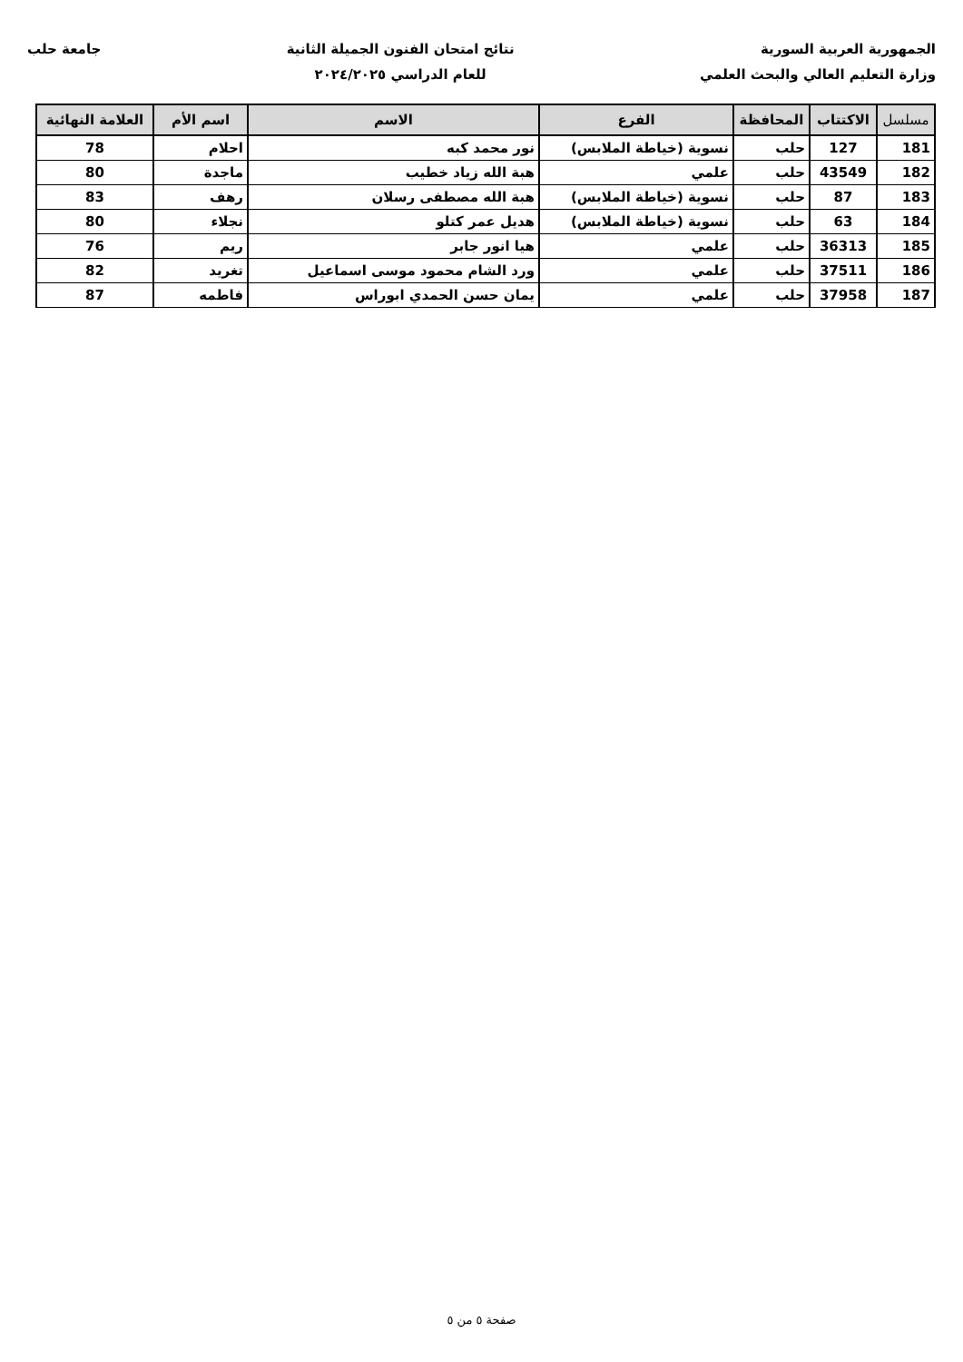الجمهورية العربية السورية
وزارة التعليم العالي والبحث العلمي
نتائج امتحان الفنون الجميلة الثانية
للعام الدراسي ٢٠٢٤/٢٠٢٥
جامعة حلب
| مسلسل | الاكتتاب | المحافظة | الفرع | الاسم | اسم الأم | العلامة النهائية |
| --- | --- | --- | --- | --- | --- | --- |
| 181 | 127 | حلب | نسوية (خياطة الملابس) | نور محمد كبه | احلام | 78 |
| 182 | 43549 | حلب | علمي | هبة الله زياد خطيب | ماجدة | 80 |
| 183 | 87 | حلب | نسوية (خياطة الملابس) | هبة الله مصطفى رسلان | رهف | 83 |
| 184 | 63 | حلب | نسوية (خياطة الملابس) | هديل عمر كتلو | نجلاء | 80 |
| 185 | 36313 | حلب | علمي | هيا انور جابر | ريم | 76 |
| 186 | 37511 | حلب | علمي | ورد الشام محمود موسى اسماعيل | تغريد | 82 |
| 187 | 37958 | حلب | علمي | يمان حسن الحمدي ابوراس | فاطمه | 87 |
صفحة ٥ من ٥